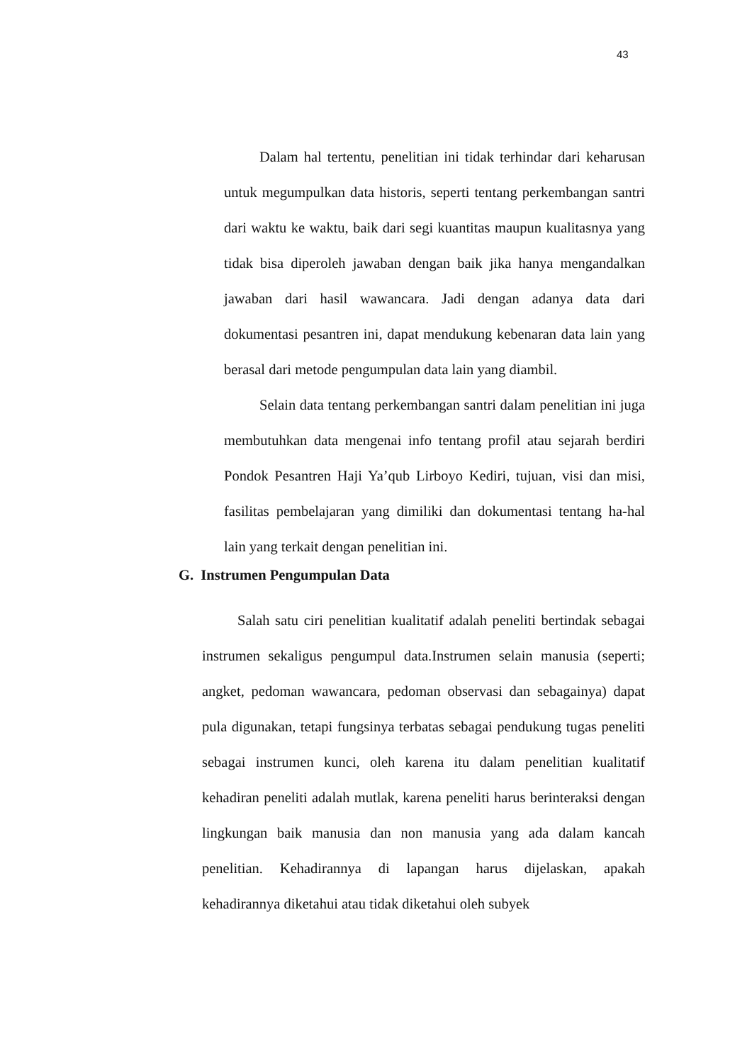43
Dalam hal tertentu, penelitian ini tidak terhindar dari keharusan untuk megumpulkan data historis, seperti tentang perkembangan santri dari waktu ke waktu, baik dari segi kuantitas maupun kualitasnya yang tidak bisa diperoleh jawaban dengan baik jika hanya mengandalkan jawaban dari hasil wawancara. Jadi dengan adanya data dari dokumentasi pesantren ini, dapat mendukung kebenaran data lain yang berasal dari metode pengumpulan data lain yang diambil.
Selain data tentang perkembangan santri dalam penelitian ini juga membutuhkan data mengenai info tentang profil atau sejarah berdiri Pondok Pesantren Haji Ya’qub Lirboyo Kediri, tujuan, visi dan misi, fasilitas pembelajaran yang dimiliki dan dokumentasi tentang ha-hal lain yang terkait dengan penelitian ini.
G. Instrumen Pengumpulan Data
Salah satu ciri penelitian kualitatif adalah peneliti bertindak sebagai instrumen sekaligus pengumpul data.Instrumen selain manusia (seperti; angket, pedoman wawancara, pedoman observasi dan sebagainya) dapat pula digunakan, tetapi fungsinya terbatas sebagai pendukung tugas peneliti sebagai instrumen kunci, oleh karena itu dalam penelitian kualitatif kehadiran peneliti adalah mutlak, karena peneliti harus berinteraksi dengan lingkungan baik manusia dan non manusia yang ada dalam kancah penelitian. Kehadirannya di lapangan harus dijelaskan, apakah kehadirannya diketahui atau tidak diketahui oleh subyek